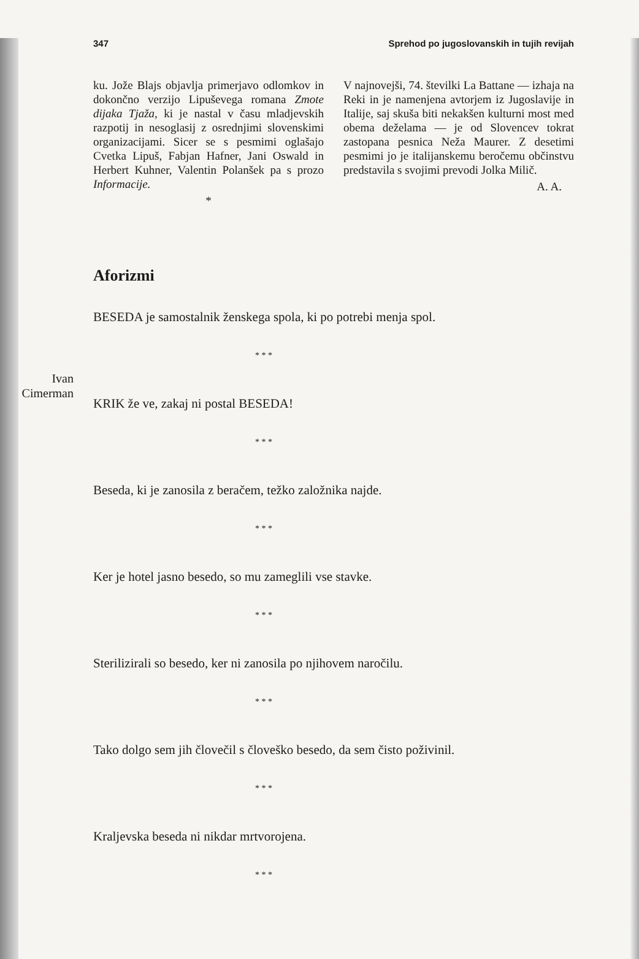347 Sprehod po jugoslovanskih in tujih revijah
ku. Jože Blajs objavlja primerjavo odlomkov in dokončno verzijo Lipuševega romana Zmote dijaka Tjaža, ki je nastal v času mladjevskih razpotij in nesoglasij z osrednjimi slovenskimi organizacijami. Sicer se s pesmimi oglašajo Cvetka Lipuš, Fabjan Hafner, Jani Oswald in Herbert Kuhner, Valentin Polanšek pa s prozo Informacije.
*
V najnovejši, 74. številki La Battane — izhaja na Reki in je namenjena avtorjem iz Jugoslavije in Italije, saj skuša biti nekakšen kulturni most med obema deželama — je od Slovencev tokrat zastopana pesnica Neža Maurer. Z desetimi pesmimi jo je italijanskemu beročemu občinstvu predstavila s svojimi prevodi Jolka Milič.
A. A.
Aforizmi
Ivan Cimerman
BESEDA je samostalnik ženskega spola, ki po potrebi menja spol.
* * *
KRIK že ve, zakaj ni postal BESEDA!
* * *
Beseda, ki je zanosila z beračem, težko založnika najde.
* * *
Ker je hotel jasno besedo, so mu zameglili vse stavke.
* * *
Sterilizirali so besedo, ker ni zanosila po njihovem naročilu.
* * *
Tako dolgo sem jih človečil s človeško besedo, da sem čisto poživinil.
* * *
Kraljevska beseda ni nikdar mrtvorojena.
* * *